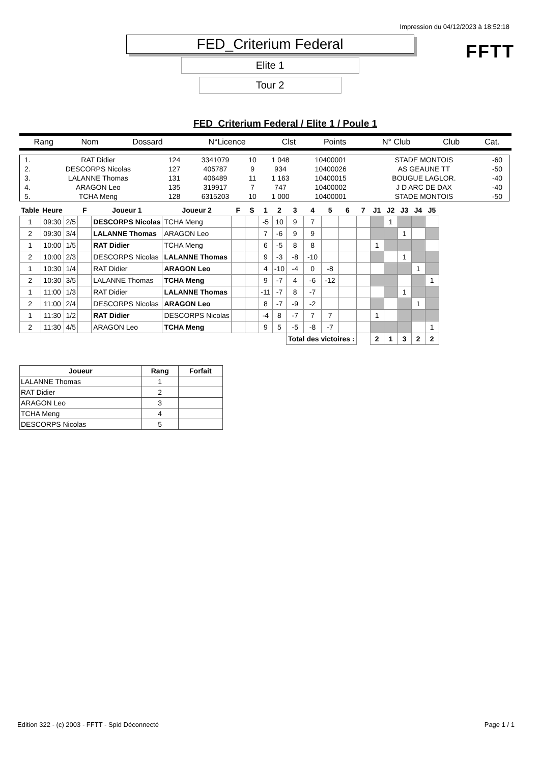Impression du 04/12/2023 à 18:52:18
FFTT
FED_Criterium Federal
Elite 1
Tour 2
FED_Criterium Federal / Elite 1 / Poule 1
| Rang | Nom | Dossard | N°Licence | Clst | Points | N° Club | Club | Cat. |
| 1. | RAT Didier | 124 | 3341079 | 10 | 1 048 | 10400001 | STADE MONTOIS | -60 |
| 2. | DESCORPS Nicolas | 127 | 405787 | 9 | 934 | 10400026 | AS GEAUNE TT | -50 |
| 3. | LALANNE Thomas | 131 | 406489 | 11 | 1 163 | 10400015 | BOUGUE LAGLOR. | -40 |
| 4. | ARAGON Leo | 135 | 319917 | 7 | 747 | 10400002 | J D ARC DE DAX | -40 |
| 5. | TCHA Meng | 128 | 6315203 | 10 | 1 000 | 10400001 | STADE MONTOIS | -50 |
| Table | Heure | | F | Joueur 1 | Joueur 2 | F | S | 1 | 2 | 3 | 4 | 5 | 6 | 7 | J1 | J2 | J3 | J4 | J5 |
| --- | --- | --- | --- | --- | --- | --- | --- | --- | --- | --- | --- | --- | --- | --- | --- | --- | --- | --- | --- |
| 1 | 09:30 | 2/5 | | DESCORPS Nicolas | TCHA Meng | | | -5 | 10 | 9 | 7 | | | | | 1 | | | |
| 2 | 09:30 | 3/4 | | LALANNE Thomas | ARAGON Leo | | | 7 | -6 | 9 | 9 | | | | | | 1 | | |
| 1 | 10:00 | 1/5 | | RAT Didier | TCHA Meng | | | 6 | -5 | 8 | 8 | | | | 1 | | | | |
| 2 | 10:00 | 2/3 | | DESCORPS Nicolas | LALANNE Thomas | | | 9 | -3 | -8 | -10 | | | | | | 1 | | |
| 1 | 10:30 | 1/4 | | RAT Didier | ARAGON Leo | | | 4 | -10 | -4 | 0 | -8 | | | | | | 1 | |
| 2 | 10:30 | 3/5 | | LALANNE Thomas | TCHA Meng | | | 9 | -7 | 4 | -6 | -12 | | | | | | | 1 |
| 1 | 11:00 | 1/3 | | RAT Didier | LALANNE Thomas | | | -11 | -7 | 8 | -7 | | | | | | 1 | | |
| 2 | 11:00 | 2/4 | | DESCORPS Nicolas | ARAGON Leo | | | 8 | -7 | -9 | -2 | | | | | | | 1 | |
| 1 | 11:30 | 1/2 | | RAT Didier | DESCORPS Nicolas | | | -4 | 8 | -7 | 7 | 7 | | | 1 | | | | |
| 2 | 11:30 | 4/5 | | ARAGON Leo | TCHA Meng | | | 9 | 5 | -5 | -8 | -7 | | | | | | | 1 |
| | | | | | | | | | | Total des victoires : | | | | | 2 | 1 | 3 | 2 | 2 |
| Joueur | Rang | Forfait |
| --- | --- | --- |
| LALANNE Thomas | 1 | |
| RAT Didier | 2 | |
| ARAGON Leo | 3 | |
| TCHA Meng | 4 | |
| DESCORPS Nicolas | 5 | |
Edition 322 - (c) 2003 - FFTT - Spid Déconnecté Page 1 / 1